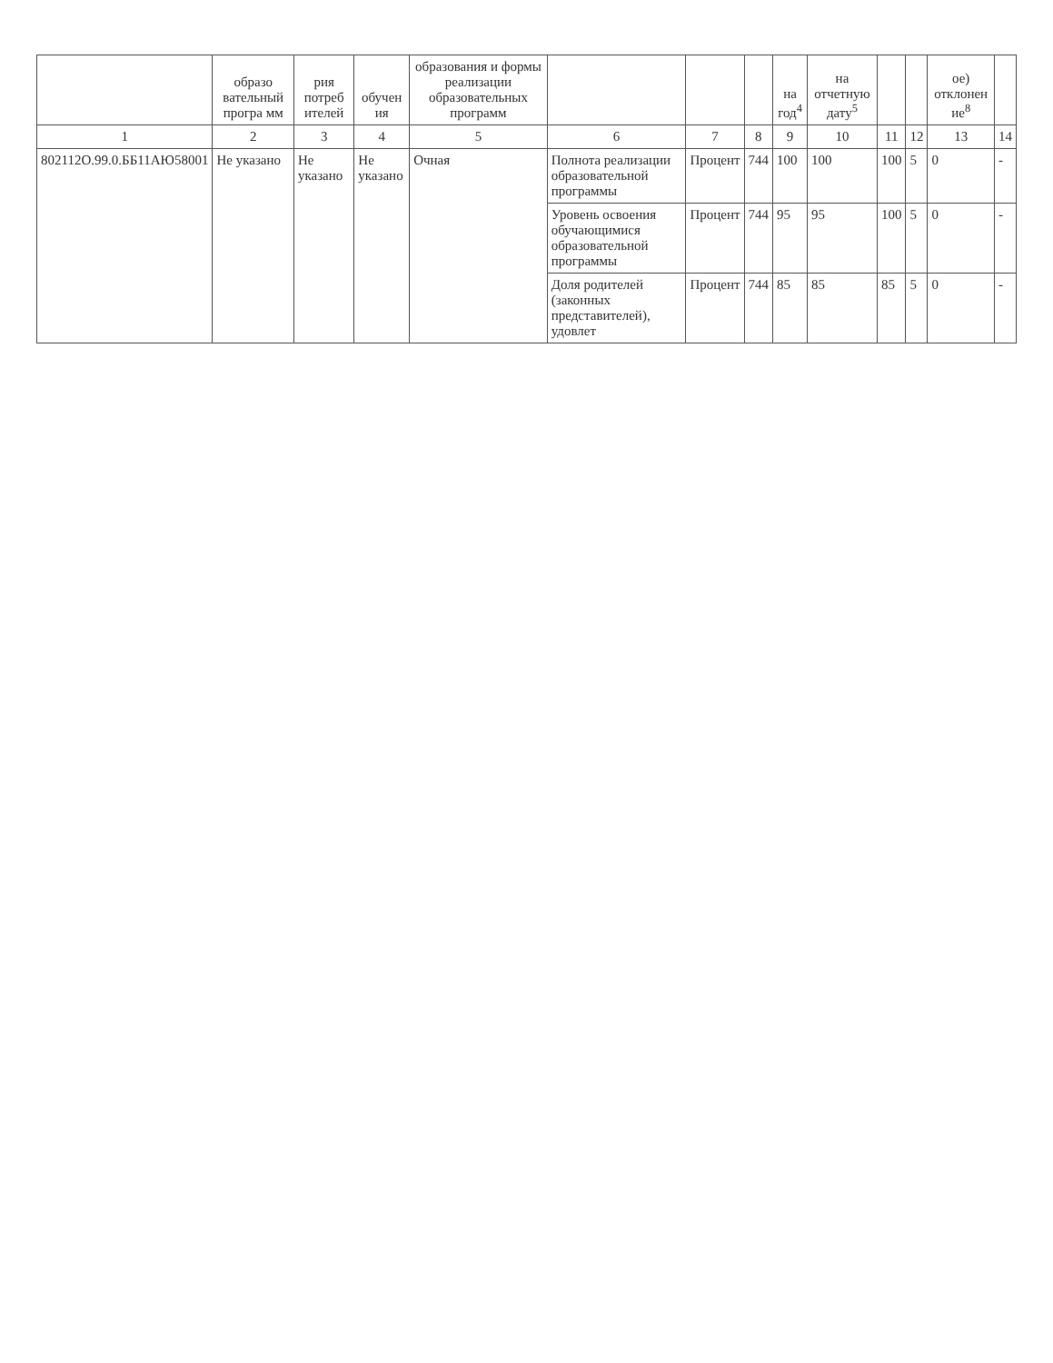| | образо вательный програ мм | рия потреб ителей | обучен ия | образования и формы реализации образовательных программ | | | | на год<sup>4</sup> | на отчетную дату<sup>5</sup> | | | ое) отклонен ие<sup>8</sup> | |
| --- | --- | --- | --- | --- | --- | --- | --- | --- | --- | --- | --- | --- | --- |
| 1 | 2 | 3 | 4 | 5 | 6 | 7 | 8 | 9 | 10 | 11 | 12 | 13 | 14 |
| 802112О.99.0.ББ11АЮ58001 | Не указано | Не указано | Не указано | Очная | Полнота реализации образовательной программы | Процент | 744 | 100 | 100 | 100 | 5 | 0 | - |
| | | | | | Уровень освоения обучающимися образовательной программы | Процент | 744 | 95 | 95 | 100 | 5 | 0 | - |
| | | | | | Доля родителей (законных представителей), удовлет | Процент | 744 | 85 | 85 | 85 | 5 | 0 | - |